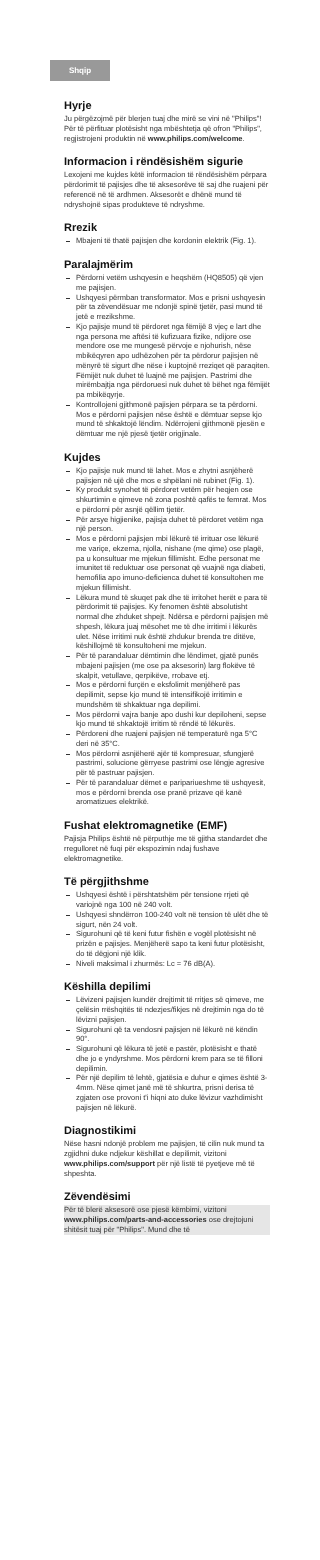Shqip
Hyrje
Ju përgëzojmë për blerjen tuaj dhe mirë se vini në "Philips"! Për të përfituar plotësisht nga mbështetja që ofron "Philips", regjistrojeni produktin në www.philips.com/welcome.
Informacion i rëndësishëm sigurie
Lexojeni me kujdes këtë informacion të rëndësishëm përpara përdorimit të pajisjes dhe të aksesorëve të saj dhe ruajeni për referencë në të ardhmen. Aksesorët e dhënë mund të ndryshojnë sipas produkteve të ndryshme.
Rrezik
Mbajeni të thatë pajisjen dhe kordonin elektrik (Fig. 1).
Paralajmërim
Përdorni vetëm ushqyesin e heqshëm (HQ8505) që vjen me pajisjen.
Ushqyesi përmban transformator. Mos e prisni ushqyesin për ta zëvendësuar me ndonjë spinë tjetër, pasi mund të jetë e rrezikshme.
Kjo pajisje mund të përdoret nga fëmijë 8 vjeç e lart dhe nga persona me aftësi të kufizuara fizike, ndijore ose mendore ose me mungesë përvoje e njohurish, nëse mbikëqyren apo udhëzohen për ta përdorur pajisjen në mënyrë të sigurt dhe nëse i kuptojnë rreziqet që paraqiten. Fëmijët nuk duhet të luajnë me pajisjen. Pastrimi dhe mirëmbajtja nga përdoruesi nuk duhet të bëhet nga fëmijët pa mbikëqyrje.
Kontrollojeni gjithmonë pajisjen përpara se ta përdorni. Mos e përdorni pajisjen nëse është e dëmtuar sepse kjo mund të shkaktojë lëndim. Ndërrojeni gjithmonë pjesën e dëmtuar me një pjesë tjetër origjinale.
Kujdes
Kjo pajisje nuk mund të lahet. Mos e zhytni asnjëherë pajisjen në ujë dhe mos e shpëlani në rubinet (Fig. 1).
Ky produkt synohet të përdoret vetëm për heqjen ose shkurtimin e qimeve në zona poshtë qafës te femrat. Mos e përdorni për asnjë qëllim tjetër.
Për arsye higjienike, pajisja duhet të përdoret vetëm nga një person.
Mos e përdorni pajisjen mbi lëkurë të irrituar ose lëkurë me variçe, ekzema, njolla, nishane (me qime) ose plagë, pa u konsultuar me mjekun fillimisht. Edhe personat me imunitet të reduktuar ose personat që vuajnë nga diabeti, hemofilia apo imuno-deficienca duhet të konsultohen me mjekun fillimisht.
Lëkura mund të skuqet pak dhe të irritohet herët e para të përdorimit të pajisjes. Ky fenomen është absolutisht normal dhe zhduket shpejt. Ndërsa e përdorni pajisjen më shpesh, lëkura juaj mësohet me të dhe irritimi i lëkurës ulet. Nëse irritimi nuk është zhdukur brenda tre ditëve, këshillojmë të konsultoheni me mjekun.
Për të parandaluar dëmtimin dhe lëndimet, gjatë punës mbajeni pajisjen (me ose pa aksesorin) larg flokëve të skalpit, vetullave, qerpikëve, rrobave etj.
Mos e përdorni furçën e eksfolimit menjëherë pas depilimit, sepse kjo mund të intensifikojë irritimin e mundshëm të shkaktuar nga depilimi.
Mos përdorni vajra banje apo dushi kur depiloheni, sepse kjo mund të shkaktojë irritim të rëndë të lëkurës.
Përdoreni dhe ruajeni pajisjen në temperaturë nga 5°C deri në 35°C.
Mos përdorni asnjëherë ajër të kompresuar, sfungjerë pastrimi, solucione gërryese pastrimi ose lëngje agresive për të pastruar pajisjen.
Për të parandaluar dëmet e paripariueshme të ushqyesit, mos e përdorni brenda ose pranë prizave që kanë aromatizues elektrikë.
Fushat elektromagnetike (EMF)
Pajisja Philips është në përputhje me të gjitha standardet dhe rregulloret në fuqi për ekspozimin ndaj fushave elektromagnetike.
Të përgjithshme
Ushqyesi është i përshtatshëm për tensione rrjeti që variojnë nga 100 në 240 volt.
Ushqyesi shndërron 100-240 volt në tension të ulët dhe të sigurt, nën 24 volt.
Sigurohuni që të keni futur fishën e vogël plotësisht në prizën e pajisjes. Menjëherë sapo ta keni futur plotësisht, do të dëgjoni një klik.
Niveli maksimal i zhurmës: Lc = 76 dB(A).
Këshilla depilimi
Lëvizeni pajisjen kundër drejtimit të rritjes së qimeve, me çelësin rrëshqitës të ndezjes/fikjes në drejtimin nga do të lëvizni pajisjen.
Sigurohuni që ta vendosni pajisjen në lëkurë në këndin 90°.
Sigurohuni që lëkura të jetë e pastër, plotësisht e thatë dhe jo e yndyrshme. Mos përdorni krem para se të filloni depilimin.
Për një depilim të lehtë, gjatësia e duhur e qimes është 3-4mm. Nëse qimet janë më të shkurtra, prisni derisa të zgjaten ose provoni t'i hiqni ato duke lëvizur vazhdimisht pajisjen në lëkurë.
Diagnostikimi
Nëse hasni ndonjë problem me pajisjen, të cilin nuk mund ta zgjidhni duke ndjekur këshillat e depilimit, vizitoni www.philips.com/support për një listë të pyetjeve më të shpeshta.
Zëvendësimi
Për të blerë aksesorë ose pjesë këmbimi, vizitoni www.philips.com/parts-and-accessories ose drejtojuni shitësit tuaj për "Philips". Mund dhe të